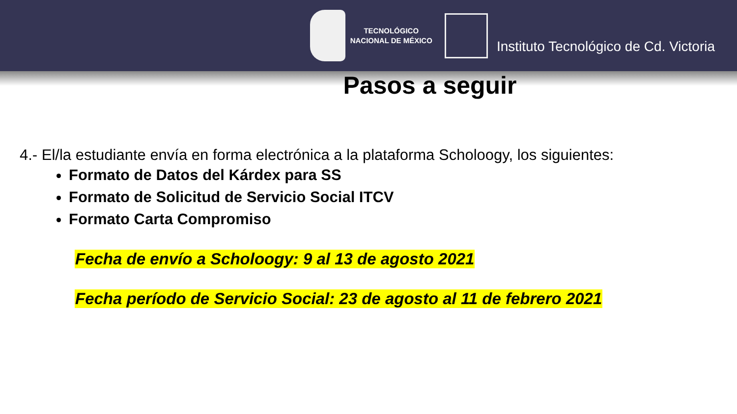TECNOLÓGICO
NACIONAL DE MÉXICO
Instituto Tecnológico de Cd. Victoria
Pasos a seguir
4.- El/la estudiante envía en forma electrónica a la plataforma Scholoogy, los siguientes:
Formato de Datos del Kárdex para SS
Formato de Solicitud de Servicio Social ITCV
Formato Carta Compromiso
Fecha de envío a Scholoogy: 9 al 13 de agosto 2021
Fecha período de Servicio Social: 23 de agosto al 11 de febrero 2021